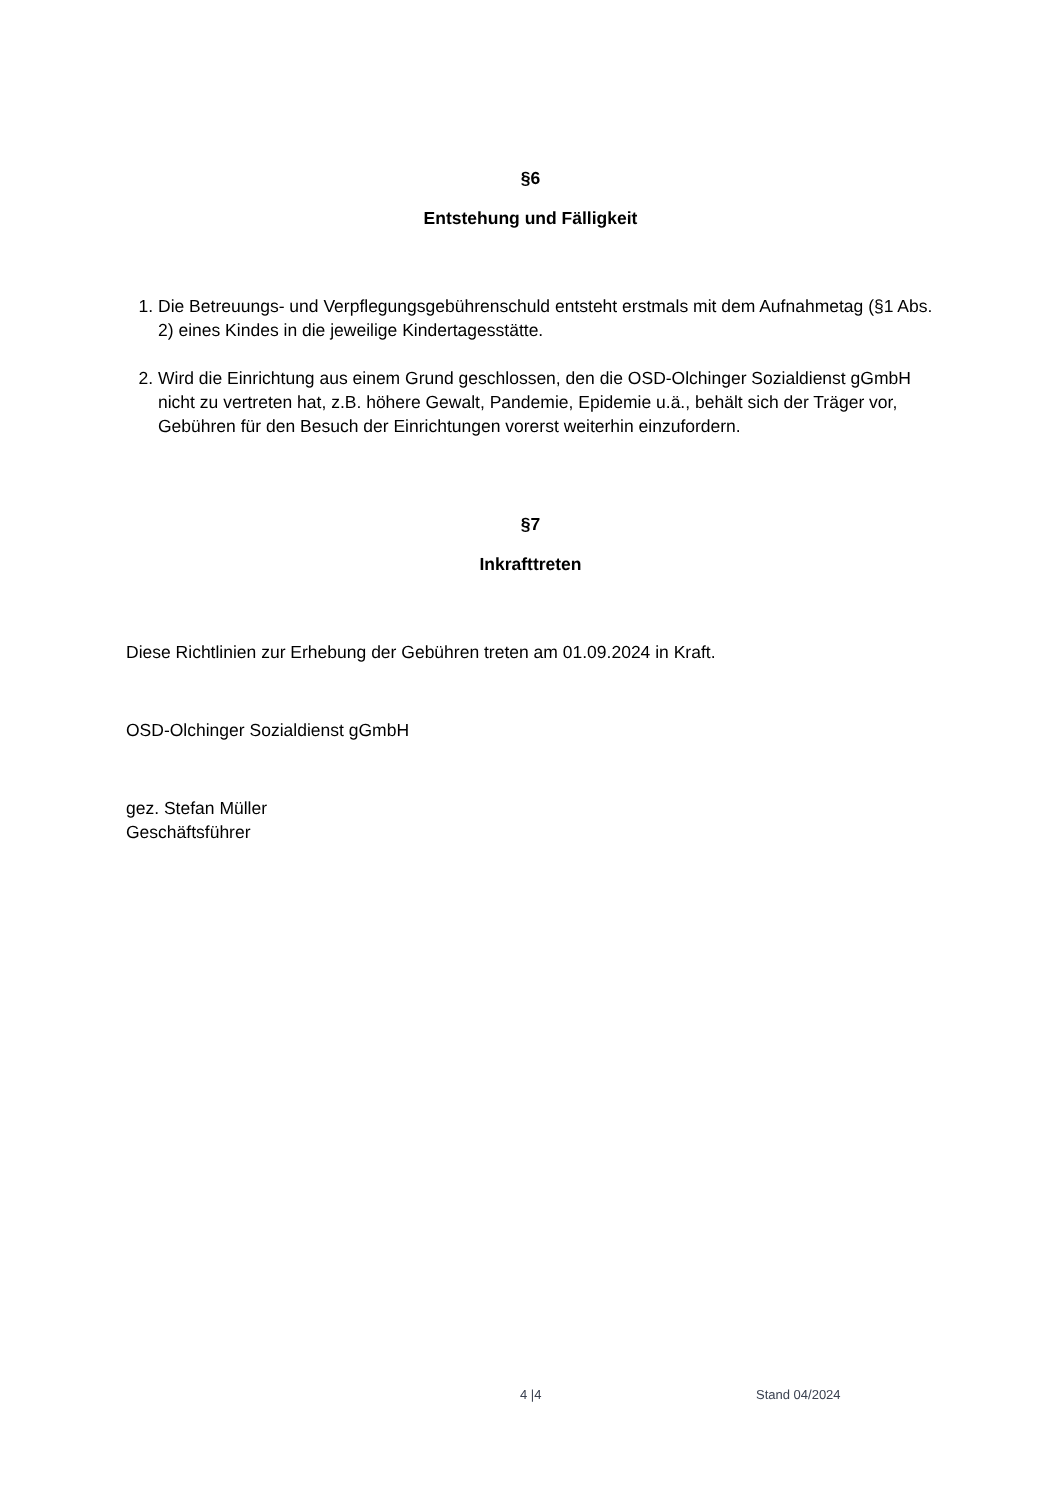§6
Entstehung und Fälligkeit
1. Die Betreuungs- und Verpflegungsgebührenschuld entsteht erstmals mit dem Aufnahmetag (§1 Abs. 2) eines Kindes in die jeweilige Kindertagesstätte.
2. Wird die Einrichtung aus einem Grund geschlossen, den die OSD-Olchinger Sozialdienst gGmbH nicht zu vertreten hat, z.B. höhere Gewalt, Pandemie, Epidemie u.ä., behält sich der Träger vor, Gebühren für den Besuch der Einrichtungen vorerst weiterhin einzufordern.
§7
Inkrafttreten
Diese Richtlinien zur Erhebung der Gebühren treten am 01.09.2024 in Kraft.
OSD-Olchinger Sozialdienst gGmbH
gez. Stefan Müller
Geschäftsführer
4 |4 Stand 04/2024